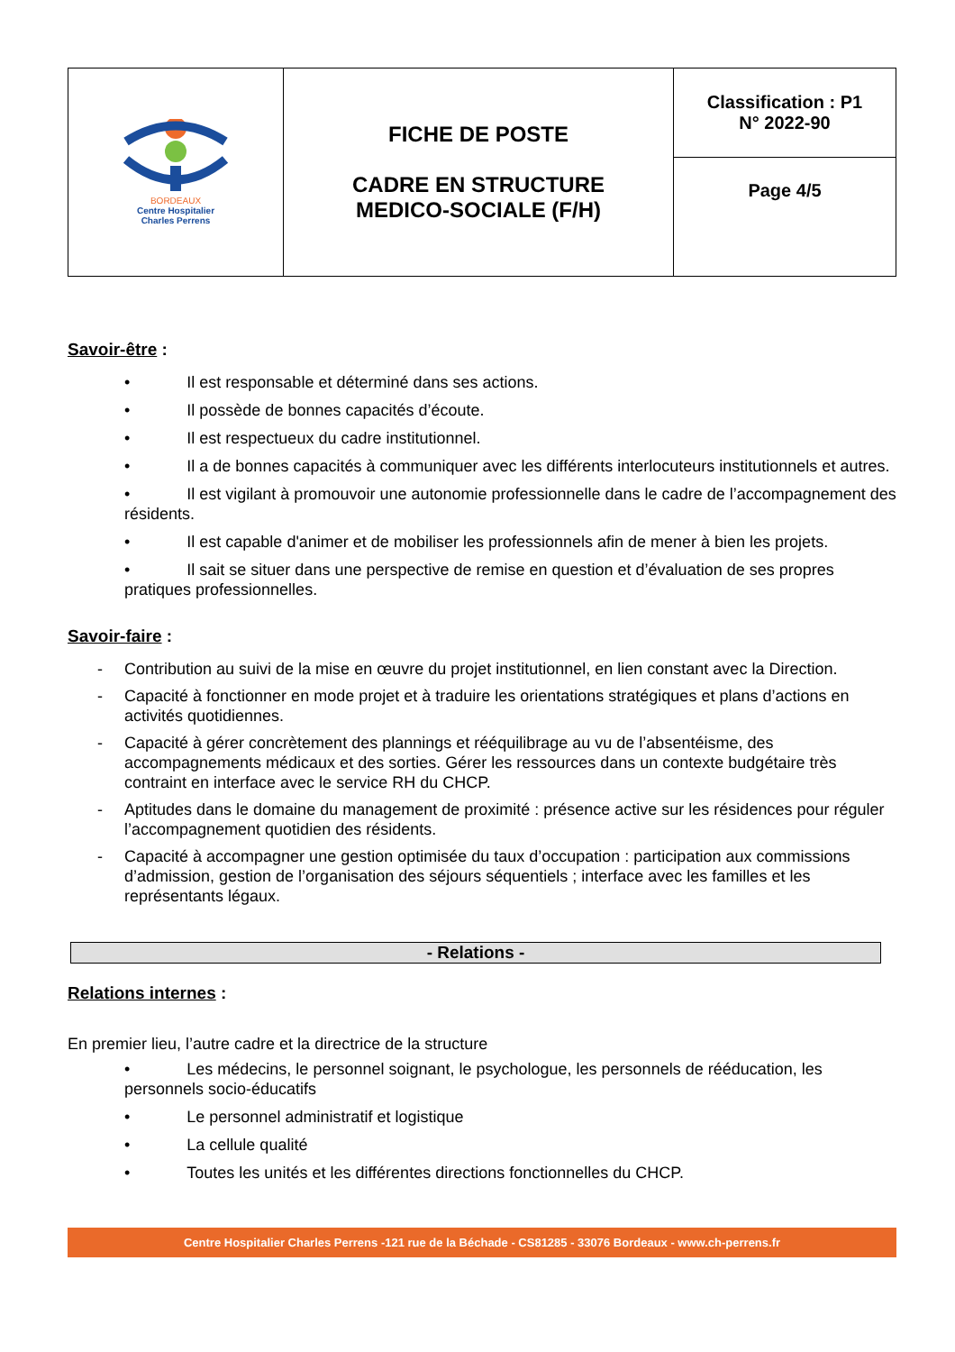| BORDEAUX Centre Hospitalier Charles Perrens | FICHE DE POSTE CADRE EN STRUCTURE MEDICO-SOCIALE (F/H) | Classification : P1 N° 2022-90 |
| | | Page 4/5 |
Savoir-être :
• Il est responsable et déterminé dans ses actions.
• Il possède de bonnes capacités d’écoute.
• Il est respectueux du cadre institutionnel.
• Il a de bonnes capacités à communiquer avec les différents interlocuteurs institutionnels et autres.
• Il est vigilant à promouvoir une autonomie professionnelle dans le cadre de l’accompagnement des résidents.
• Il est capable d'animer et de mobiliser les professionnels afin de mener à bien les projets.
• Il sait se situer dans une perspective de remise en question et d’évaluation de ses propres pratiques professionnelles.
Savoir-faire :
- Contribution au suivi de la mise en œuvre du projet institutionnel, en lien constant avec la Direction.
- Capacité à fonctionner en mode projet et à traduire les orientations stratégiques et plans d’actions en activités quotidiennes.
- Capacité à gérer concrètement des plannings et rééquilibrage au vu de l’absentéisme, des accompagnements médicaux et des sorties. Gérer les ressources dans un contexte budgétaire très contraint en interface avec le service RH du CHCP.
- Aptitudes dans le domaine du management de proximité : présence active sur les résidences pour réguler l’accompagnement quotidien des résidents.
- Capacité à accompagner une gestion optimisée du taux d’occupation : participation aux commissions d’admission, gestion de l’organisation des séjours séquentiels ; interface avec les familles et les représentants légaux.
- Relations -
Relations internes :
En premier lieu, l’autre cadre et la directrice de la structure
• Les médecins, le personnel soignant, le psychologue, les personnels de rééducation, les personnels socio-éducatifs
• Le personnel administratif et logistique
• La cellule qualité
• Toutes les unités et les différentes directions fonctionnelles du CHCP.
Centre Hospitalier Charles Perrens -121 rue de la Béchade - CS81285 - 33076 Bordeaux - www.ch-perrens.fr